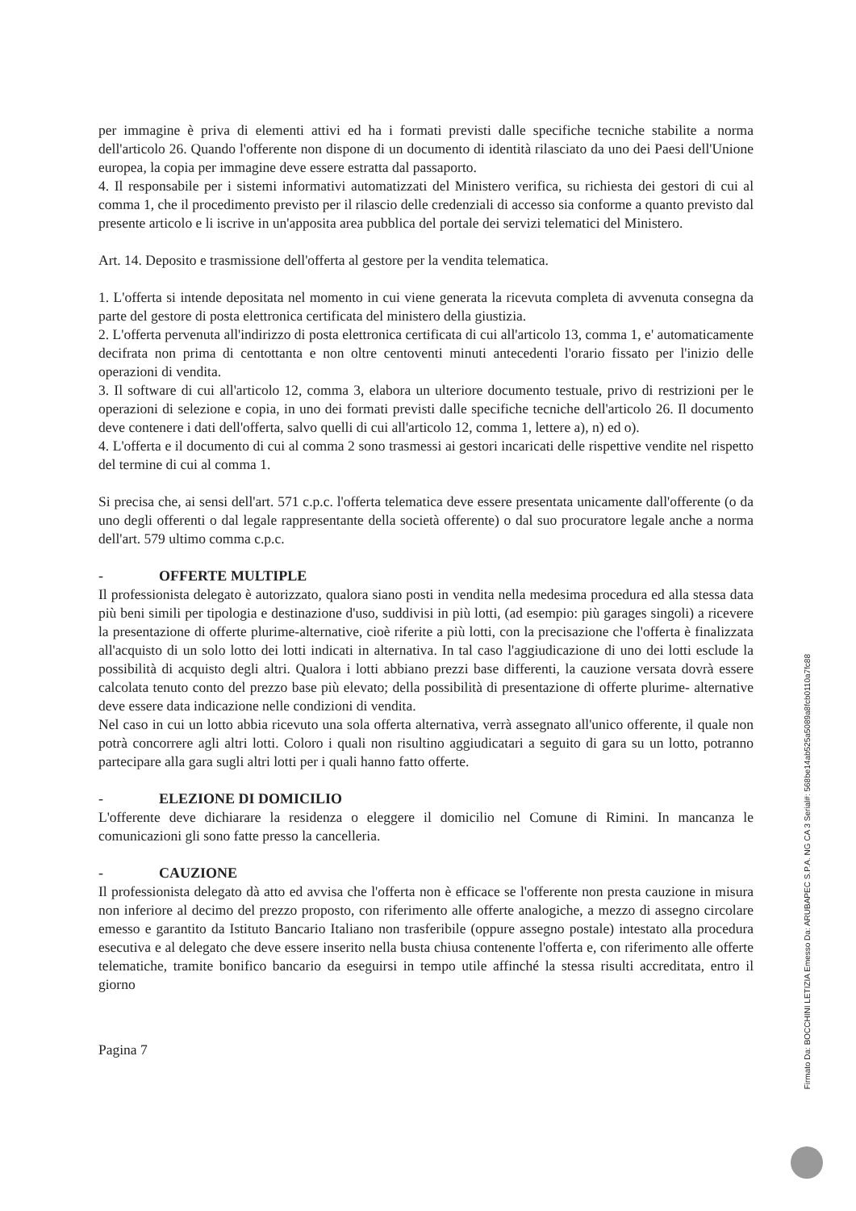per immagine è priva di elementi attivi ed ha i formati previsti dalle specifiche tecniche stabilite a norma dell'articolo 26. Quando l'offerente non dispone di un documento di identità rilasciato da uno dei Paesi dell'Unione europea, la copia per immagine deve essere estratta dal passaporto.
4. Il responsabile per i sistemi informativi automatizzati del Ministero verifica, su richiesta dei gestori di cui al comma 1, che il procedimento previsto per il rilascio delle credenziali di accesso sia conforme a quanto previsto dal presente articolo e li iscrive in un'apposita area pubblica del portale dei servizi telematici del Ministero.
Art. 14. Deposito e trasmissione dell'offerta al gestore per la vendita telematica.
1. L'offerta si intende depositata nel momento in cui viene generata la ricevuta completa di avvenuta consegna da parte del gestore di posta elettronica certificata del ministero della giustizia.
2. L'offerta pervenuta all'indirizzo di posta elettronica certificata di cui all'articolo 13, comma 1, e' automaticamente decifrata non prima di centottanta e non oltre centoventi minuti antecedenti l'orario fissato per l'inizio delle operazioni di vendita.
3. Il software di cui all'articolo 12, comma 3, elabora un ulteriore documento testuale, privo di restrizioni per le operazioni di selezione e copia, in uno dei formati previsti dalle specifiche tecniche dell'articolo 26. Il documento deve contenere i dati dell'offerta, salvo quelli di cui all'articolo 12, comma 1, lettere a), n) ed o).
4. L'offerta e il documento di cui al comma 2 sono trasmessi ai gestori incaricati delle rispettive vendite nel rispetto del termine di cui al comma 1.
Si precisa che, ai sensi dell'art. 571 c.p.c. l'offerta telematica deve essere presentata unicamente dall'offerente (o da uno degli offerenti o dal legale rappresentante della società offerente) o dal suo procuratore legale anche a norma dell'art. 579 ultimo comma c.p.c.
- OFFERTE MULTIPLE
Il professionista delegato è autorizzato, qualora siano posti in vendita nella medesima procedura ed alla stessa data più beni simili per tipologia e destinazione d'uso, suddivisi in più lotti, (ad esempio: più garages singoli) a ricevere la presentazione di offerte plurime-alternative, cioè riferite a più lotti, con la precisazione che l'offerta è finalizzata all'acquisto di un solo lotto dei lotti indicati in alternativa. In tal caso l'aggiudicazione di uno dei lotti esclude la possibilità di acquisto degli altri. Qualora i lotti abbiano prezzi base differenti, la cauzione versata dovrà essere calcolata tenuto conto del prezzo base più elevato; della possibilità di presentazione di offerte plurime- alternative deve essere data indicazione nelle condizioni di vendita.
Nel caso in cui un lotto abbia ricevuto una sola offerta alternativa, verrà assegnato all'unico offerente, il quale non potrà concorrere agli altri lotti. Coloro i quali non risultino aggiudicatari a seguito di gara su un lotto, potranno partecipare alla gara sugli altri lotti per i quali hanno fatto offerte.
- ELEZIONE DI DOMICILIO
L'offerente deve dichiarare la residenza o eleggere il domicilio nel Comune di Rimini. In mancanza le comunicazioni gli sono fatte presso la cancelleria.
- CAUZIONE
Il professionista delegato dà atto ed avvisa che l'offerta non è efficace se l'offerente non presta cauzione in misura non inferiore al decimo del prezzo proposto, con riferimento alle offerte analogiche, a mezzo di assegno circolare emesso e garantito da Istituto Bancario Italiano non trasferibile (oppure assegno postale) intestato alla procedura esecutiva e al delegato che deve essere inserito nella busta chiusa contenente l'offerta e, con riferimento alle offerte telematiche, tramite bonifico bancario da eseguirsi in tempo utile affinché la stessa risulti accreditata, entro il giorno
Pagina 7
Firmato Da: BOCCHINI LETIZIA Emesso Da: ARUBAPEC S.P.A. NG CA 3 Serial#: 568be14ab525a5089a8fcb0110a7fc88